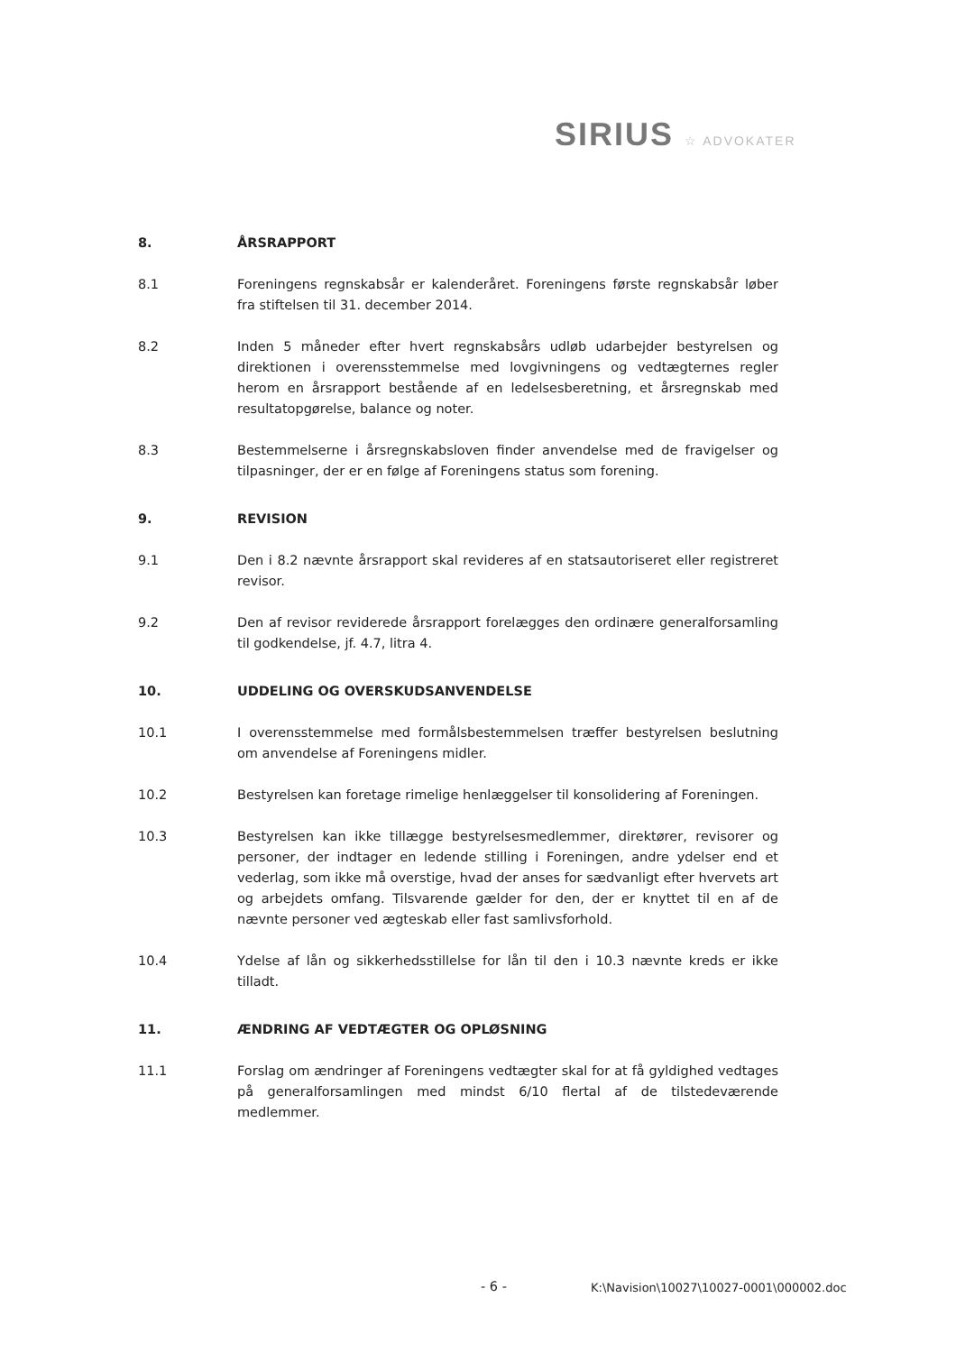SIRIUS ☆ ADVOKATER
8. ÅRSRAPPORT
8.1 Foreningens regnskabsår er kalenderåret. Foreningens første regnskabsår løber fra stiftelsen til 31. december 2014.
8.2 Inden 5 måneder efter hvert regnskabsårs udløb udarbejder bestyrelsen og direktionen i overensstemmelse med lovgivningens og vedtægternes regler herom en årsrapport bestående af en ledelsesberetning, et årsregnskab med resultatopgørelse, balance og noter.
8.3 Bestemmelserne i årsregnskabsloven finder anvendelse med de fravigelser og tilpasninger, der er en følge af Foreningens status som forening.
9. REVISION
9.1 Den i 8.2 nævnte årsrapport skal revideres af en statsautoriseret eller registreret revisor.
9.2 Den af revisor reviderede årsrapport forelægges den ordinære generalforsamling til godkendelse, jf. 4.7, litra 4.
10. UDDELING OG OVERSKUDSANVENDELSE
10.1 I overensstemmelse med formålsbestemmelsen træffer bestyrelsen beslutning om anvendelse af Foreningens midler.
10.2 Bestyrelsen kan foretage rimelige henlæggelser til konsolidering af Foreningen.
10.3 Bestyrelsen kan ikke tillægge bestyrelsesmedlemmer, direktører, revisorer og personer, der indtager en ledende stilling i Foreningen, andre ydelser end et vederlag, som ikke må overstige, hvad der anses for sædvanligt efter hvervets art og arbejdets omfang. Tilsvarende gælder for den, der er knyttet til en af de nævnte personer ved ægteskab eller fast samlivsforhold.
10.4 Ydelse af lån og sikkerhedsstillelse for lån til den i 10.3 nævnte kreds er ikke tilladt.
11. ÆNDRING AF VEDTÆGTER OG OPLØSNING
11.1 Forslag om ændringer af Foreningens vedtægter skal for at få gyldighed vedtages på generalforsamlingen med mindst 6/10 flertal af de tilstedeværende medlemmer.
- 6 -
K:\Navision\10027\10027-0001\000002.doc